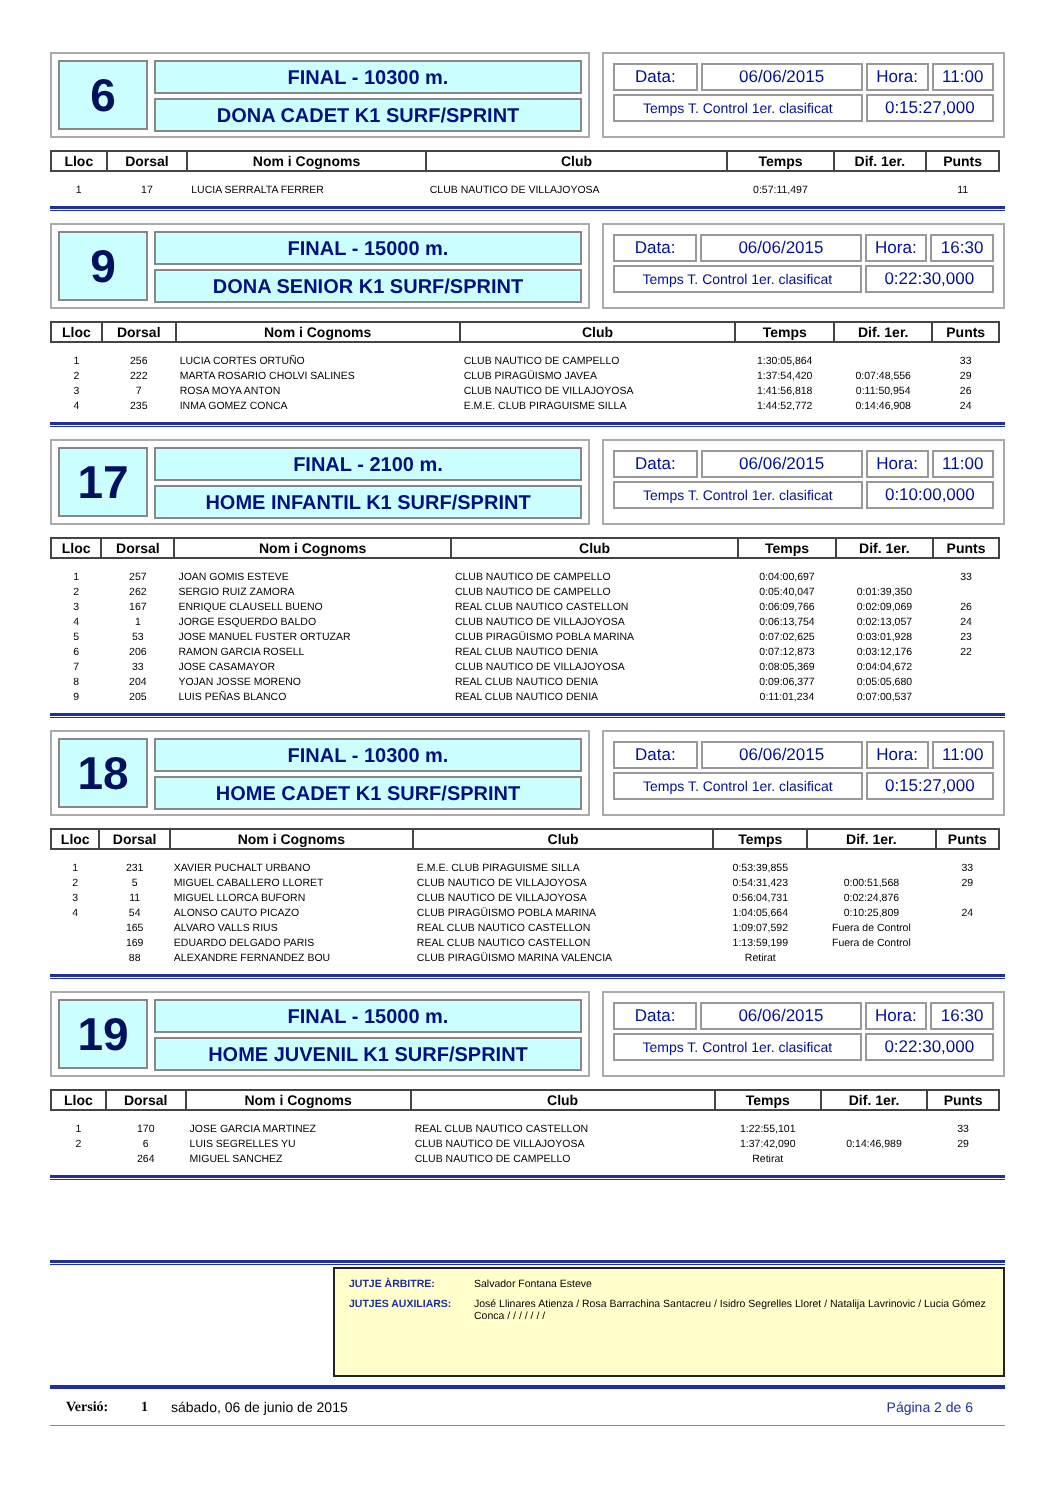6
FINAL - 10300 m.
DONA CADET K1 SURF/SPRINT
| Data: | 06/06/2015 | Hora: | 11:00 |
| Temps T. Control 1er. clasificat | | 0:15:27,000 | |
| Lloc | Dorsal | Nom i Cognoms | Club | Temps | Dif. 1er. | Punts |
| --- | --- | --- | --- | --- | --- | --- |
| 1 | 17 | LUCIA SERRALTA FERRER | CLUB NAUTICO DE VILLAJOYOSA | 0:57:11,497 | | 11 |
9
FINAL - 15000 m.
DONA SENIOR K1 SURF/SPRINT
| Data: | 06/06/2015 | Hora: | 16:30 |
| Temps T. Control 1er. clasificat | | 0:22:30,000 | |
| Lloc | Dorsal | Nom i Cognoms | Club | Temps | Dif. 1er. | Punts |
| --- | --- | --- | --- | --- | --- | --- |
| 1 | 256 | LUCIA CORTES ORTUÑO | CLUB NAUTICO DE CAMPELLO | 1:30:05,864 | | 33 |
| 2 | 222 | MARTA ROSARIO CHOLVI SALINES | CLUB PIRAGÜISMO JAVEA | 1:37:54,420 | 0:07:48,556 | 29 |
| 3 | 7 | ROSA MOYA ANTON | CLUB NAUTICO DE VILLAJOYOSA | 1:41:56,818 | 0:11:50,954 | 26 |
| 4 | 235 | INMA GOMEZ CONCA | E.M.E. CLUB PIRAGUISME SILLA | 1:44:52,772 | 0:14:46,908 | 24 |
17
FINAL - 2100 m.
HOME INFANTIL K1 SURF/SPRINT
| Data: | 06/06/2015 | Hora: | 11:00 |
| Temps T. Control 1er. clasificat | | 0:10:00,000 | |
| Lloc | Dorsal | Nom i Cognoms | Club | Temps | Dif. 1er. | Punts |
| --- | --- | --- | --- | --- | --- | --- |
| 1 | 257 | JOAN GOMIS ESTEVE | CLUB NAUTICO DE CAMPELLO | 0:04:00,697 | | 33 |
| 2 | 262 | SERGIO RUIZ ZAMORA | CLUB NAUTICO DE CAMPELLO | 0:05:40,047 | 0:01:39,350 | |
| 3 | 167 | ENRIQUE CLAUSELL BUENO | REAL CLUB NAUTICO CASTELLON | 0:06:09,766 | 0:02:09,069 | 26 |
| 4 | 1 | JORGE ESQUERDO BALDO | CLUB NAUTICO DE VILLAJOYOSA | 0:06:13,754 | 0:02:13,057 | 24 |
| 5 | 53 | JOSE MANUEL FUSTER ORTUZAR | CLUB PIRAGÜISMO POBLA MARINA | 0:07:02,625 | 0:03:01,928 | 23 |
| 6 | 206 | RAMON GARCIA ROSELL | REAL CLUB NAUTICO DENIA | 0:07:12,873 | 0:03:12,176 | 22 |
| 7 | 33 | JOSE CASAMAYOR | CLUB NAUTICO DE VILLAJOYOSA | 0:08:05,369 | 0:04:04,672 | |
| 8 | 204 | YOJAN JOSSE MORENO | REAL CLUB NAUTICO DENIA | 0:09:06,377 | 0:05:05,680 | |
| 9 | 205 | LUIS PEÑAS BLANCO | REAL CLUB NAUTICO DENIA | 0:11:01,234 | 0:07:00,537 | |
18
FINAL - 10300 m.
HOME CADET K1 SURF/SPRINT
| Data: | 06/06/2015 | Hora: | 11:00 |
| Temps T. Control 1er. clasificat | | 0:15:27,000 | |
| Lloc | Dorsal | Nom i Cognoms | Club | Temps | Dif. 1er. | Punts |
| --- | --- | --- | --- | --- | --- | --- |
| 1 | 231 | XAVIER PUCHALT URBANO | E.M.E. CLUB PIRAGUISME SILLA | 0:53:39,855 | | 33 |
| 2 | 5 | MIGUEL CABALLERO LLORET | CLUB NAUTICO DE VILLAJOYOSA | 0:54:31,423 | 0:00:51,568 | 29 |
| 3 | 11 | MIGUEL LLORCA BUFORN | CLUB NAUTICO DE VILLAJOYOSA | 0:56:04,731 | 0:02:24,876 | |
| 4 | 54 | ALONSO CAUTO PICAZO | CLUB PIRAGÜISMO POBLA MARINA | 1:04:05,664 | 0:10:25,809 | 24 |
| | 165 | ALVARO VALLS RIUS | REAL CLUB NAUTICO CASTELLON | 1:09:07,592 | Fuera de Control | |
| | 169 | EDUARDO DELGADO PARIS | REAL CLUB NAUTICO CASTELLON | 1:13:59,199 | Fuera de Control | |
| | 88 | ALEXANDRE FERNANDEZ BOU | CLUB PIRAGÜISMO MARINA VALENCIA | Retirat | | |
19
FINAL - 15000 m.
HOME JUVENIL K1 SURF/SPRINT
| Data: | 06/06/2015 | Hora: | 16:30 |
| Temps T. Control 1er. clasificat | | 0:22:30,000 | |
| Lloc | Dorsal | Nom i Cognoms | Club | Temps | Dif. 1er. | Punts |
| --- | --- | --- | --- | --- | --- | --- |
| 1 | 170 | JOSE GARCIA MARTINEZ | REAL CLUB NAUTICO CASTELLON | 1:22:55,101 | | 33 |
| 2 | 6 | LUIS SEGRELLES YU | CLUB NAUTICO DE VILLAJOYOSA | 1:37:42,090 | 0:14:46,989 | 29 |
| | 264 | MIGUEL SANCHEZ | CLUB NAUTICO DE CAMPELLO | Retirat | | |
JUTJE ÀRBITRE: Salvador Fontana Esteve
JUTJES AUXILIARS: José Llinares Atienza / Rosa Barrachina Santacreu / Isidro Segrelles Lloret / Natalija Lavrinovic / Lucia Gómez Conca / / / / / / /
Versió: 1 sábado, 06 de junio de 2015 Página 2 de 6